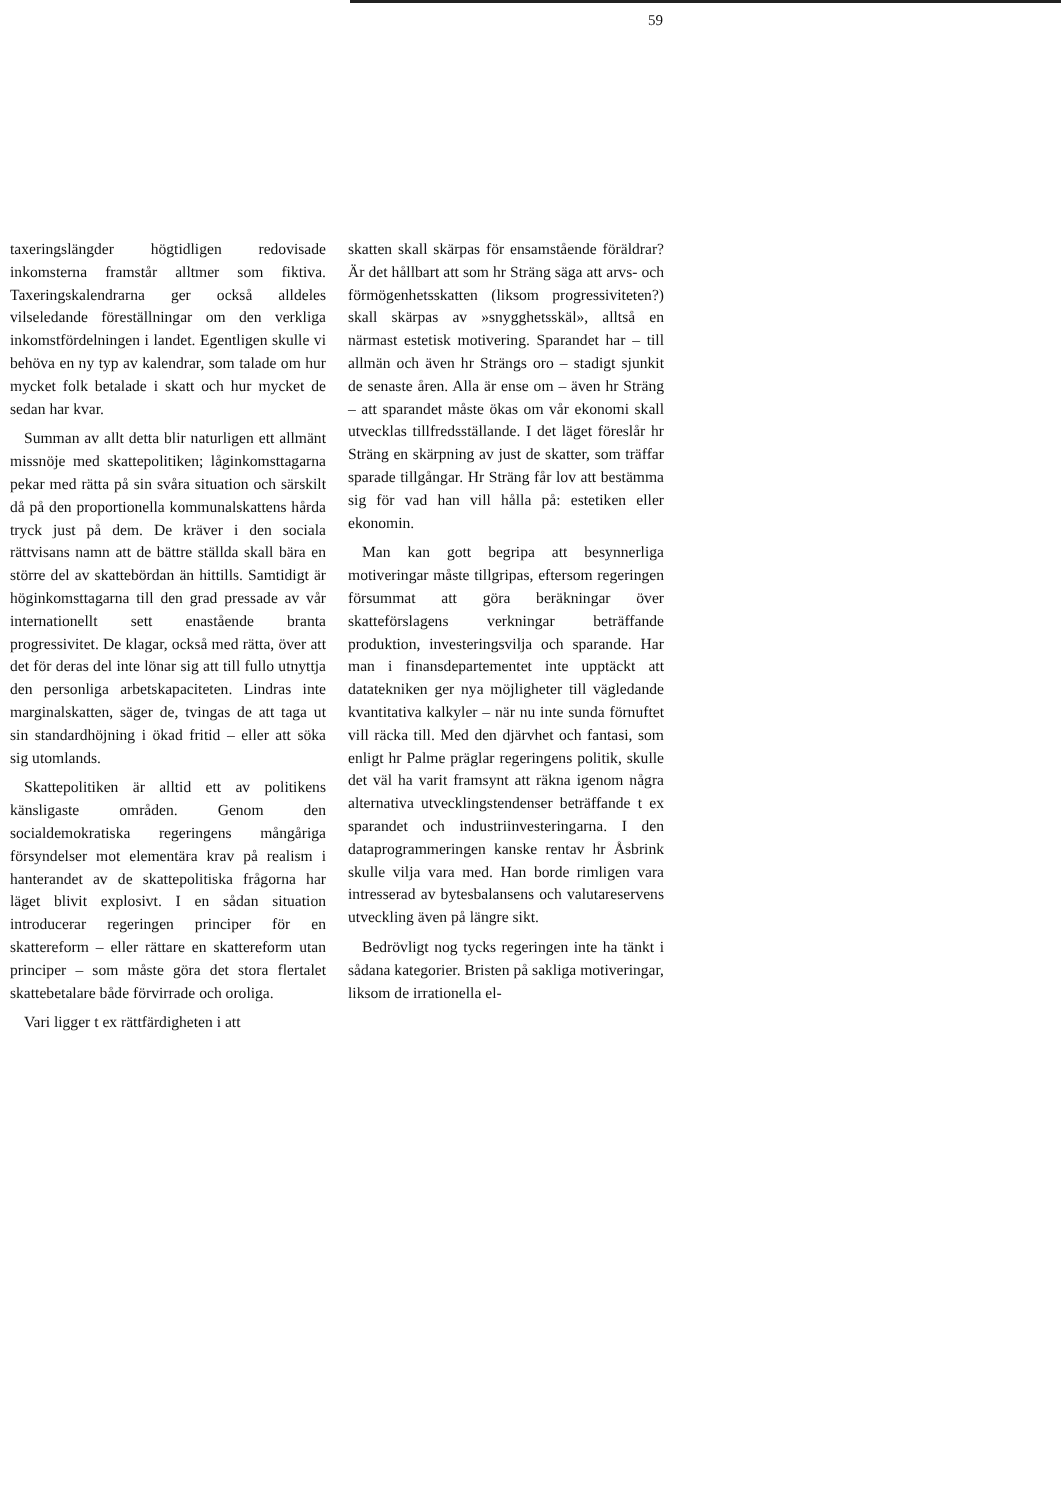59
taxeringslängder högtidligen redovisade inkomsterna framstår alltmer som fiktiva. Taxeringskalendrarna ger också alldeles vilseledande föreställningar om den verkliga inkomstfördelningen i landet. Egentligen skulle vi behöva en ny typ av kalendrar, som talade om hur mycket folk betalade i skatt och hur mycket de sedan har kvar.
Summan av allt detta blir naturligen ett allmänt missnöje med skattepolitiken; låginkomsttagarna pekar med rätta på sin svåra situation och särskilt då på den proportionella kommunalskattens hårda tryck just på dem. De kräver i den sociala rättvisans namn att de bättre ställda skall bära en större del av skattebördan än hittills. Samtidigt är höginkomsttagarna till den grad pressade av vår internationellt sett enastående branta progressivitet. De klagar, också med rätta, över att det för deras del inte lönar sig att till fullo utnyttja den personliga arbetskapaciteten. Lindras inte marginalskatten, säger de, tvingas de att taga ut sin standardhöjning i ökad fritid – eller att söka sig utomlands.
Skattepolitiken är alltid ett av politikens känsligaste områden. Genom den socialdemokratiska regeringens mångåriga försyndelser mot elementära krav på realism i hanterandet av de skattepolitiska frågorna har läget blivit explosivt. I en sådan situation introducerar regeringen principer för en skattereform – eller rättare en skattereform utan principer – som måste göra det stora flertalet skattebetalare både förvirrade och oroliga.
Vari ligger t ex rättfärdigheten i att
skatten skall skärpas för ensamstående föräldrar? Är det hållbart att som hr Sträng säga att arvs- och förmögenhetsskatten (liksom progressiviteten?) skall skärpas av »snygghetsskäl», alltså en närmast estetisk motivering. Sparandet har – till allmän och även hr Strängs oro – stadigt sjunkit de senaste åren. Alla är ense om – även hr Sträng – att sparandet måste ökas om vår ekonomi skall utvecklas tillfredsställande. I det läget föreslår hr Sträng en skärpning av just de skatter, som träffar sparade tillgångar. Hr Sträng får lov att bestämma sig för vad han vill hålla på: estetiken eller ekonomin.
Man kan gott begripa att besynnerliga motiveringar måste tillgripas, eftersom regeringen försummat att göra beräkningar över skatteförslagens verkningar beträffande produktion, investeringsvilja och sparande. Har man i finansdepartementet inte upptäckt att datatekniken ger nya möjligheter till vägledande kvantitativa kalkyler – när nu inte sunda förnuftet vill räcka till. Med den djärvhet och fantasi, som enligt hr Palme präglar regeringens politik, skulle det väl ha varit framsynt att räkna igenom några alternativa utvecklingstendenser beträffande t ex sparandet och industriinvesteringarna. I den dataprogrammeringen kanske rentav hr Åsbrink skulle vilja vara med. Han borde rimligen vara intresserad av bytesbalansens och valutareservens utveckling även på längre sikt.
Bedrövligt nog tycks regeringen inte ha tänkt i sådana kategorier. Bristen på sakliga motiveringar, liksom de irrationella el-